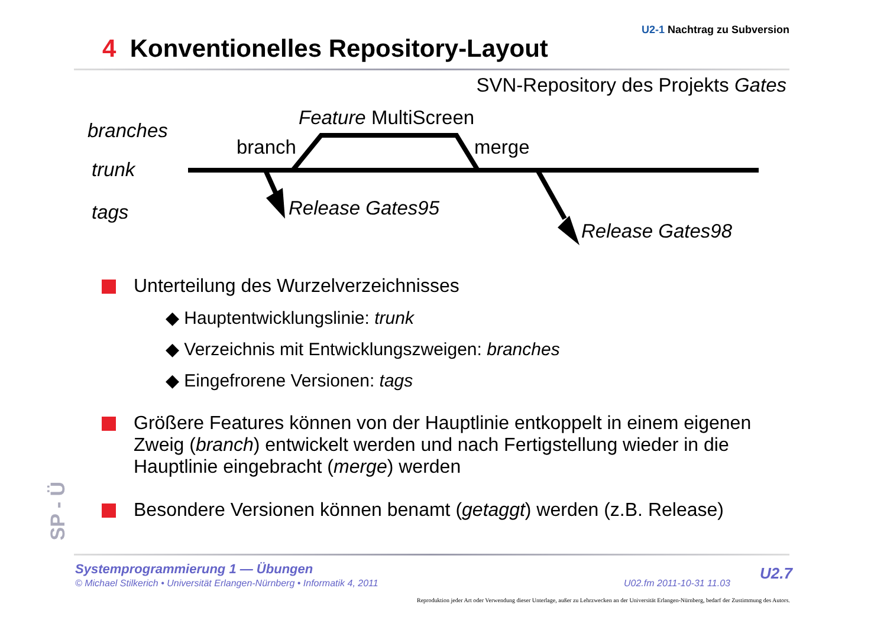U2-1 Nachtrag zu Subversion
4 Konventionelles Repository-Layout
SVN-Repository des Projekts Gates
branches
trunk
tags
Feature MultiScreen
branch merge
Release Gates95
Release Gates98
Unterteilung des Wurzelverzeichnisses
◆ Hauptentwicklungslinie: trunk
◆ Verzeichnis mit Entwicklungszweigen: branches
◆ Eingefrorene Versionen: tags
Größere Features können von der Hauptlinie entkoppelt in einem eigenen Zweig (branch) entwickelt werden und nach Fertigstellung wieder in die Hauptlinie eingebracht (merge) werden
Besondere Versionen können benamt (getaggt) werden (z.B. Release)
SP - Ü
Systemprogrammierung 1 — Übungen
© Michael Stilkerich • Universität Erlangen-Nürnberg • Informatik 4, 2011
U02.fm 2011-10-31 11.03
U2.7
Reproduktion jeder Art oder Verwendung dieser Unterlage, außer zu Lehrzwecken an der Universität Erlangen-Nürnberg, bedarf der Zustimmung des Autors.